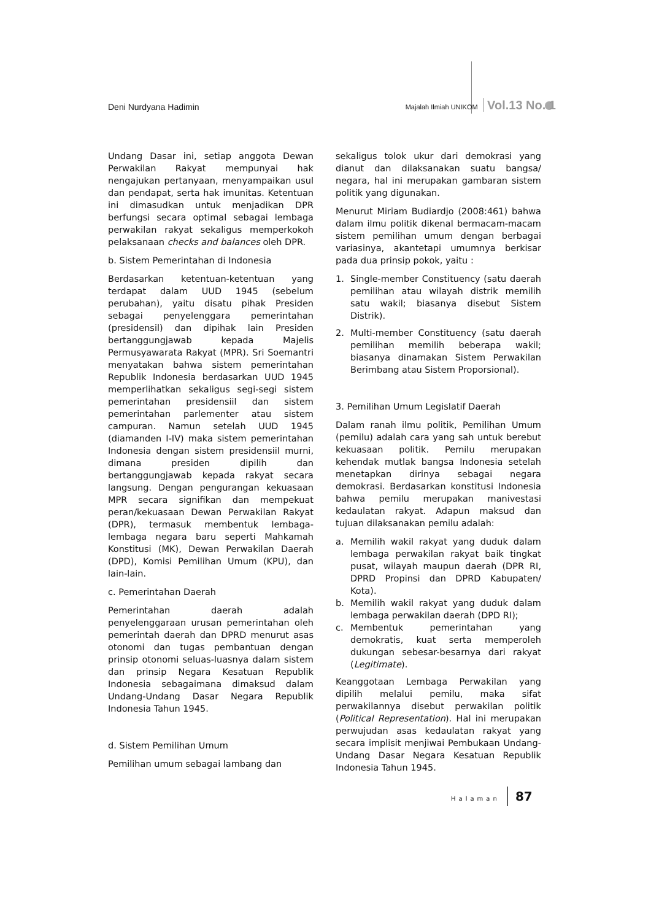Deni Nurdyana Hadimin
Majalah Ilmiah UNIKOM Vol.13 No. 1
Undang Dasar ini, setiap anggota Dewan Perwakilan Rakyat mempunyai hak nengajukan pertanyaan, menyampaikan usul dan pendapat, serta hak imunitas. Ketentuan ini dimasudkan untuk menjadikan DPR berfungsi secara optimal sebagai lembaga perwakilan rakyat sekaligus memperkokoh pelaksanaan checks and balances oleh DPR.
b. Sistem Pemerintahan di Indonesia
Berdasarkan ketentuan-ketentuan yang terdapat dalam UUD 1945 (sebelum perubahan), yaitu disatu pihak Presiden sebagai penyelenggara pemerintahan (presidensil) dan dipihak lain Presiden bertanggungjawab kepada Majelis Permusyawarata Rakyat (MPR). Sri Soemantri menyatakan bahwa sistem pemerintahan Republik Indonesia berdasarkan UUD 1945 memperlihatkan sekaligus segi-segi sistem pemerintahan presidensiil dan sistem pemerintahan parlementer atau sistem campuran. Namun setelah UUD 1945 (diamanden I-IV) maka sistem pemerintahan Indonesia dengan sistem presidensiil murni, dimana presiden dipilih dan bertanggungjawab kepada rakyat secara langsung. Dengan pengurangan kekuasaan MPR secara signifikan dan mempekuat peran/kekuasaan Dewan Perwakilan Rakyat (DPR), termasuk membentuk lembaga-lembaga negara baru seperti Mahkamah Konstitusi (MK), Dewan Perwakilan Daerah (DPD), Komisi Pemilihan Umum (KPU), dan lain-lain.
c. Pemerintahan Daerah
Pemerintahan daerah adalah penyelenggaraan urusan pemerintahan oleh pemerintah daerah dan DPRD menurut asas otonomi dan tugas pembantuan dengan prinsip otonomi seluas-luasnya dalam sistem dan prinsip Negara Kesatuan Republik Indonesia sebagaimana dimaksud dalam Undang-Undang Dasar Negara Republik Indonesia Tahun 1945.
d. Sistem Pemilihan Umum
Pemilihan umum sebagai lambang dan
sekaligus tolok ukur dari demokrasi yang dianut dan dilaksanakan suatu bangsa/ negara, hal ini merupakan gambaran sistem politik yang digunakan.
Menurut Miriam Budiardjo (2008:461) bahwa dalam ilmu politik dikenal bermacam-macam sistem pemilihan umum dengan berbagai variasinya, akantetapi umumnya berkisar pada dua prinsip pokok, yaitu :
1. Single-member Constituency (satu daerah pemilihan atau wilayah distrik memilih satu wakil; biasanya disebut Sistem Distrik).
2. Multi-member Constituency (satu daerah pemilihan memilih beberapa wakil; biasanya dinamakan Sistem Perwakilan Berimbang atau Sistem Proporsional).
3. Pemilihan Umum Legislatif Daerah
Dalam ranah ilmu politik, Pemilihan Umum (pemilu) adalah cara yang sah untuk berebut kekuasaan politik. Pemilu merupakan kehendak mutlak bangsa Indonesia setelah menetapkan dirinya sebagai negara demokrasi. Berdasarkan konstitusi Indonesia bahwa pemilu merupakan manivestasi kedaulatan rakyat. Adapun maksud dan tujuan dilaksanakan pemilu adalah:
a. Memilih wakil rakyat yang duduk dalam lembaga perwakilan rakyat baik tingkat pusat, wilayah maupun daerah (DPR RI, DPRD Propinsi dan DPRD Kabupaten/ Kota).
b. Memilih wakil rakyat yang duduk dalam lembaga perwakilan daerah (DPD RI);
c. Membentuk pemerintahan yang demokratis, kuat serta memperoleh dukungan sebesar-besarnya dari rakyat (Legitimate).
Keanggotaan Lembaga Perwakilan yang dipilih melalui pemilu, maka sifat perwakilannya disebut perwakilan politik (Political Representation). Hal ini merupakan perwujudan asas kedaulatan rakyat yang secara implisit menjiwai Pembukaan Undang-Undang Dasar Negara Kesatuan Republik Indonesia Tahun 1945.
Halaman 87